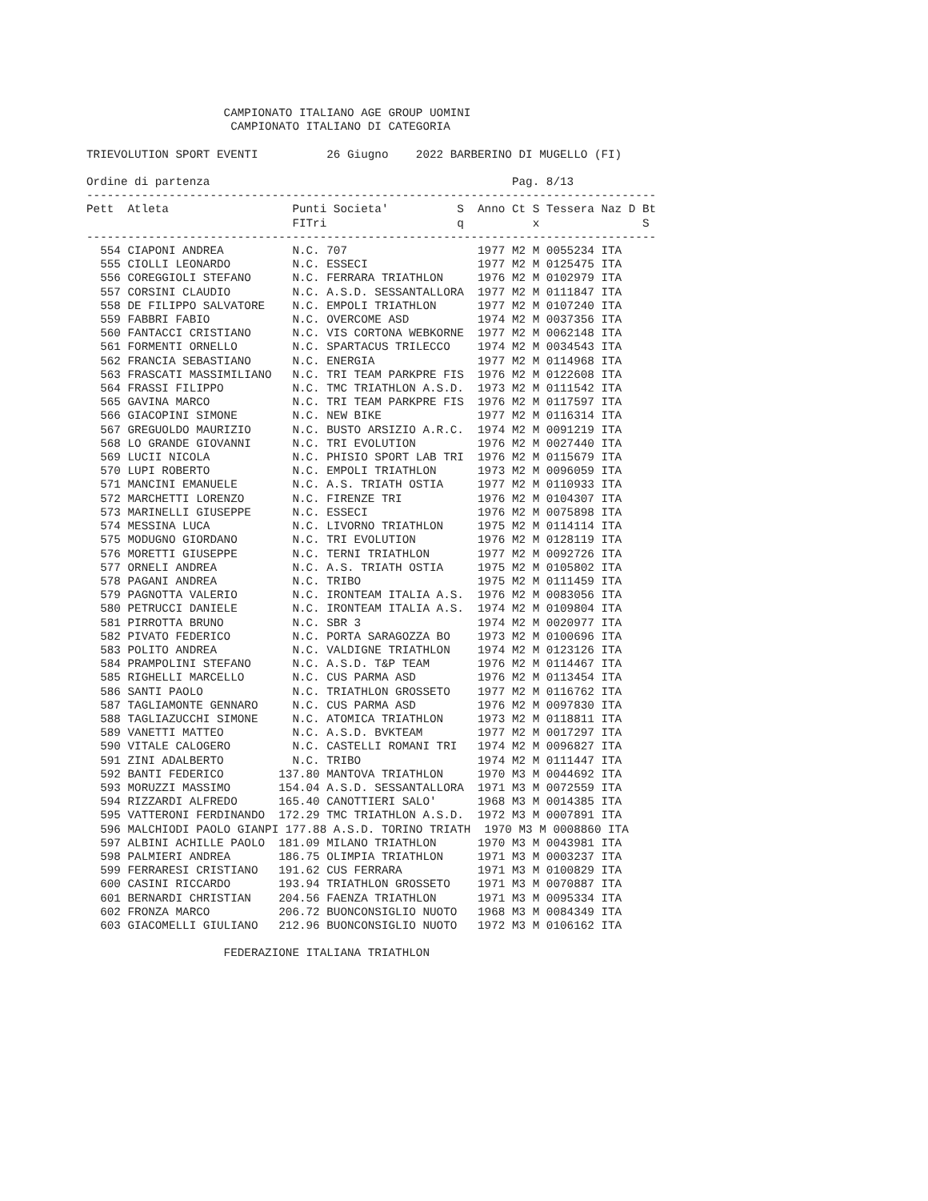CAMPIONATO ITALIANO AGE GROUP UOMINI
                     CAMPIONATO ITALIANO DI CATEGORIA

TRIEVOLUTION SPORT EVENTI          26 Giugno    2022 BARBERINO DI MUGELLO (FI)

Ordine di partenza                                            Pag. 8/13
-----------------------------------------------------------------------------------
Pett  Atleta                  Punti Societa'          S  Anno Ct S Tessera Naz D Bt
                              FITri                   q          x               S
-----------------------------------------------------------------------------------
  554 CIAPONI ANDREA          N.C. 707                   1977 M2 M 0055234 ITA
  555 CIOLLI LEONARDO         N.C. ESSECI                1977 M2 M 0125475 ITA
  556 COREGGIOLI STEFANO      N.C. FERRARA TRIATHLON     1976 M2 M 0102979 ITA
  557 CORSINI CLAUDIO         N.C. A.S.D. SESSANTALLORA  1977 M2 M 0111847 ITA
  558 DE FILIPPO SALVATORE    N.C. EMPOLI TRIATHLON      1977 M2 M 0107240 ITA
  559 FABBRI FABIO            N.C. OVERCOME ASD          1974 M2 M 0037356 ITA
  560 FANTACCI CRISTIANO      N.C. VIS CORTONA WEBKORNE  1977 M2 M 0062148 ITA
  561 FORMENTI ORNELLO        N.C. SPARTACUS TRILECCO    1974 M2 M 0034543 ITA
  562 FRANCIA SEBASTIANO      N.C. ENERGIA               1977 M2 M 0114968 ITA
  563 FRASCATI MASSIMILIANO   N.C. TRI TEAM PARKPRE FIS  1976 M2 M 0122608 ITA
  564 FRASSI FILIPPO          N.C. TMC TRIATHLON A.S.D.  1973 M2 M 0111542 ITA
  565 GAVINA MARCO            N.C. TRI TEAM PARKPRE FIS  1976 M2 M 0117597 ITA
  566 GIACOPINI SIMONE        N.C. NEW BIKE              1977 M2 M 0116314 ITA
  567 GREGUOLDO MAURIZIO      N.C. BUSTO ARSIZIO A.R.C.  1974 M2 M 0091219 ITA
  568 LO GRANDE GIOVANNI      N.C. TRI EVOLUTION         1976 M2 M 0027440 ITA
  569 LUCII NICOLA            N.C. PHISIO SPORT LAB TRI  1976 M2 M 0115679 ITA
  570 LUPI ROBERTO            N.C. EMPOLI TRIATHLON      1973 M2 M 0096059 ITA
  571 MANCINI EMANUELE        N.C. A.S. TRIATH OSTIA     1977 M2 M 0110933 ITA
  572 MARCHETTI LORENZO       N.C. FIRENZE TRI           1976 M2 M 0104307 ITA
  573 MARINELLI GIUSEPPE      N.C. ESSECI                1976 M2 M 0075898 ITA
  574 MESSINA LUCA            N.C. LIVORNO TRIATHLON     1975 M2 M 0114114 ITA
  575 MODUGNO GIORDANO        N.C. TRI EVOLUTION         1976 M2 M 0128119 ITA
  576 MORETTI GIUSEPPE        N.C. TERNI TRIATHLON       1977 M2 M 0092726 ITA
  577 ORNELI ANDREA           N.C. A.S. TRIATH OSTIA     1975 M2 M 0105802 ITA
  578 PAGANI ANDREA           N.C. TRIBO                 1975 M2 M 0111459 ITA
  579 PAGNOTTA VALERIO        N.C. IRONTEAM ITALIA A.S.  1976 M2 M 0083056 ITA
  580 PETRUCCI DANIELE        N.C. IRONTEAM ITALIA A.S.  1974 M2 M 0109804 ITA
  581 PIRROTTA BRUNO          N.C. SBR 3                 1974 M2 M 0020977 ITA
  582 PIVATO FEDERICO         N.C. PORTA SARAGOZZA BO    1973 M2 M 0100696 ITA
  583 POLITO ANDREA           N.C. VALDIGNE TRIATHLON    1974 M2 M 0123126 ITA
  584 PRAMPOLINI STEFANO      N.C. A.S.D. T&P TEAM       1976 M2 M 0114467 ITA
  585 RIGHELLI MARCELLO       N.C. CUS PARMA ASD         1976 M2 M 0113454 ITA
  586 SANTI PAOLO             N.C. TRIATHLON GROSSETO    1977 M2 M 0116762 ITA
  587 TAGLIAMONTE GENNARO     N.C. CUS PARMA ASD         1976 M2 M 0097830 ITA
  588 TAGLIAZUCCHI SIMONE     N.C. ATOMICA TRIATHLON     1973 M2 M 0118811 ITA
  589 VANETTI MATTEO          N.C. A.S.D. BVKTEAM        1977 M2 M 0017297 ITA
  590 VITALE CALOGERO         N.C. CASTELLI ROMANI TRI   1974 M2 M 0096827 ITA
  591 ZINI ADALBERTO          N.C. TRIBO                 1974 M2 M 0111447 ITA
  592 BANTI FEDERICO        137.80 MANTOVA TRIATHLON     1970 M3 M 0044692 ITA
  593 MORUZZI MASSIMO       154.04 A.S.D. SESSANTALLORA  1971 M3 M 0072559 ITA
  594 RIZZARDI ALFREDO      165.40 CANOTTIERI SALO'      1968 M3 M 0014385 ITA
  595 VATTERONI FERDINANDO  172.29 TMC TRIATHLON A.S.D.  1972 M3 M 0007891 ITA
  596 MALCHIODI PAOLO GIANPI 177.88 A.S.D. TORINO TRIATH  1970 M3 M 0008860 ITA
  597 ALBINI ACHILLE PAOLO  181.09 MILANO TRIATHLON      1970 M3 M 0043981 ITA
  598 PALMIERI ANDREA       186.75 OLIMPIA TRIATHLON     1971 M3 M 0003237 ITA
  599 FERRARESI CRISTIANO   191.62 CUS FERRARA           1971 M3 M 0100829 ITA
  600 CASINI RICCARDO       193.94 TRIATHLON GROSSETO    1971 M3 M 0070887 ITA
  601 BERNARDI CHRISTIAN    204.56 FAENZA TRIATHLON      1971 M3 M 0095334 ITA
  602 FRONZA MARCO          206.72 BUONCONSIGLIO NUOTO   1968 M3 M 0084349 ITA
  603 GIACOMELLI GIULIANO   212.96 BUONCONSIGLIO NUOTO   1972 M3 M 0106162 ITA

                    FEDERAZIONE ITALIANA TRIATHLON